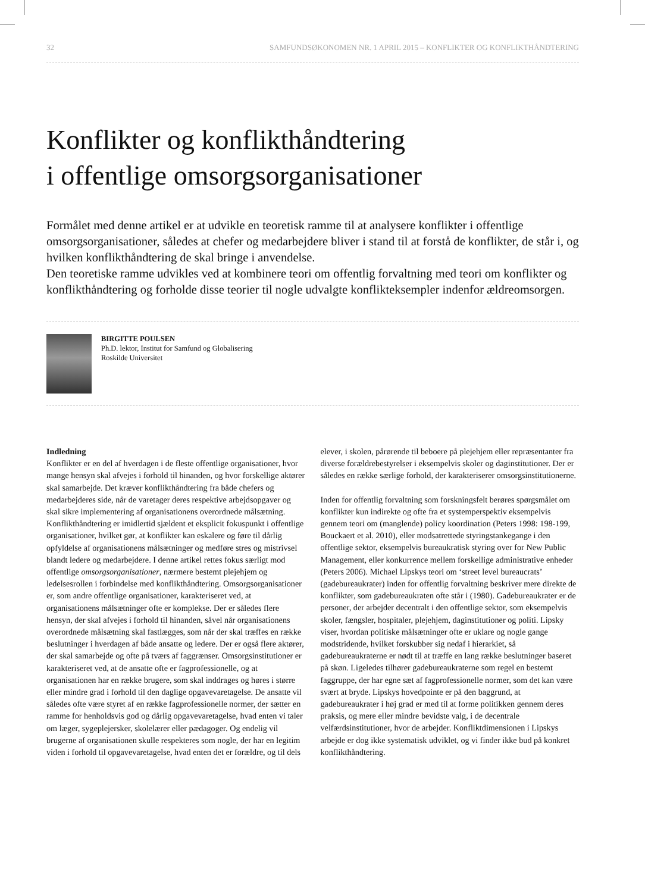32 SAMFUNDSØKONOMEN NR. 1 APRIL 2015 – KONFLIKTER OG KONFLIKTHÅNDTERING
Konflikter og konflikthåndtering
i offentlige omsorgsorganisationer
Formålet med denne artikel er at udvikle en teoretisk ramme til at analysere konflikter i offentlige omsorgsorganisationer, således at chefer og medarbejdere bliver i stand til at forstå de konflikter, de står i, og hvilken konflikthåndtering de skal bringe i anvendelse.
Den teoretiske ramme udvikles ved at kombinere teori om offentlig forvaltning med teori om konflikter og konflikthåndtering og forholde disse teorier til nogle udvalgte konflikteksempler indenfor ældreomsorgen.
BIRGITTE POULSEN
Ph.D. lektor, Institut for Samfund og Globalisering
Roskilde Universitet
Indledning
Konflikter er en del af hverdagen i de fleste offentlige organisationer, hvor mange hensyn skal afvejes i forhold til hinanden, og hvor forskellige aktører skal samarbejde. Det kræver konflikthåndtering fra både chefers og medarbejderes side, når de varetager deres respektive arbejdsopgaver og skal sikre implementering af organisationens overordnede målsætning. Konflikthåndtering er imidlertid sjældent et eksplicit fokuspunkt i offentlige organisationer, hvilket gør, at konflikter kan eskalere og føre til dårlig opfyldelse af organisationens målsætninger og medføre stres og mistrivsel blandt ledere og medarbejdere. I denne artikel rettes fokus særligt mod offentlige omsorgsorganisationer, nærmere bestemt plejehjem og ledelsesrollen i forbindelse med konflikthåndtering. Omsorgsorganisationer er, som andre offentlige organisationer, karakteriseret ved, at organisationens målsætninger ofte er komplekse. Der er således flere hensyn, der skal afvejes i forhold til hinanden, såvel når organisationens overordnede målsætning skal fastlægges, som når der skal træffes en række beslutninger i hverdagen af både ansatte og ledere. Der er også flere aktører, der skal samarbejde og ofte på tværs af faggrænser. Omsorgsinstitutioner er karakteriseret ved, at de ansatte ofte er fagprofessionelle, og at organisationen har en række brugere, som skal inddrages og høres i større eller mindre grad i forhold til den daglige opgavevaretagelse. De ansatte vil således ofte være styret af en række fagprofessionelle normer, der sætter en ramme for henholdsvis god og dårlig opgavevaretagelse, hvad enten vi taler om læger, sygeplejersker, skolelærer eller pædagoger. Og endelig vil brugerne af organisationen skulle respekteres som nogle, der har en legitim viden i forhold til opgavevaretagelse, hvad enten det er forældre, og til dels elever, i skolen, pårørende til beboere på plejehjem eller repræsentanter fra diverse forældrebestyrelser i eksempelvis skoler og daginstitutioner. Der er således en række særlige forhold, der karakteriserer omsorgsinstitutionerne.
Inden for offentlig forvaltning som forskningsfelt berøres spørgsmålet om konflikter kun indirekte og ofte fra et systemperspektiv eksempelvis gennem teori om (manglende) policy koordination (Peters 1998: 198-199, Bouckaert et al. 2010), eller modsatrettede styringstankegange i den offentlige sektor, eksempelvis bureaukratisk styring over for New Public Management, eller konkurrence mellem forskellige administrative enheder (Peters 2006). Michael Lipskys teori om ‘street level bureaucrats’ (gadebureaukrater) inden for offentlig forvaltning beskriver mere direkte de konflikter, som gadebureaukraten ofte står i (1980). Gadebureaukrater er de personer, der arbejder decentralt i den offentlige sektor, som eksempelvis skoler, fængsler, hospitaler, plejehjem, daginstitutioner og politi. Lipsky viser, hvordan politiske målsætninger ofte er uklare og nogle gange modstridende, hvilket forskubber sig nedaf i hierarkiet, så gadebureaukraterne er nødt til at træffe en lang række beslutninger baseret på skøn. Ligeledes tilhører gadebureaukraterne som regel en bestemt faggruppe, der har egne sæt af fagprofessionelle normer, som det kan være svært at bryde. Lipskys hovedpointe er på den baggrund, at gadebureaukrater i høj grad er med til at forme politikken gennem deres praksis, og mere eller mindre bevidste valg, i de decentrale velfærdsinstitutioner, hvor de arbejder. Konfliktdimensionen i Lipskys arbejde er dog ikke systematisk udviklet, og vi finder ikke bud på konkret konflikthåndtering.